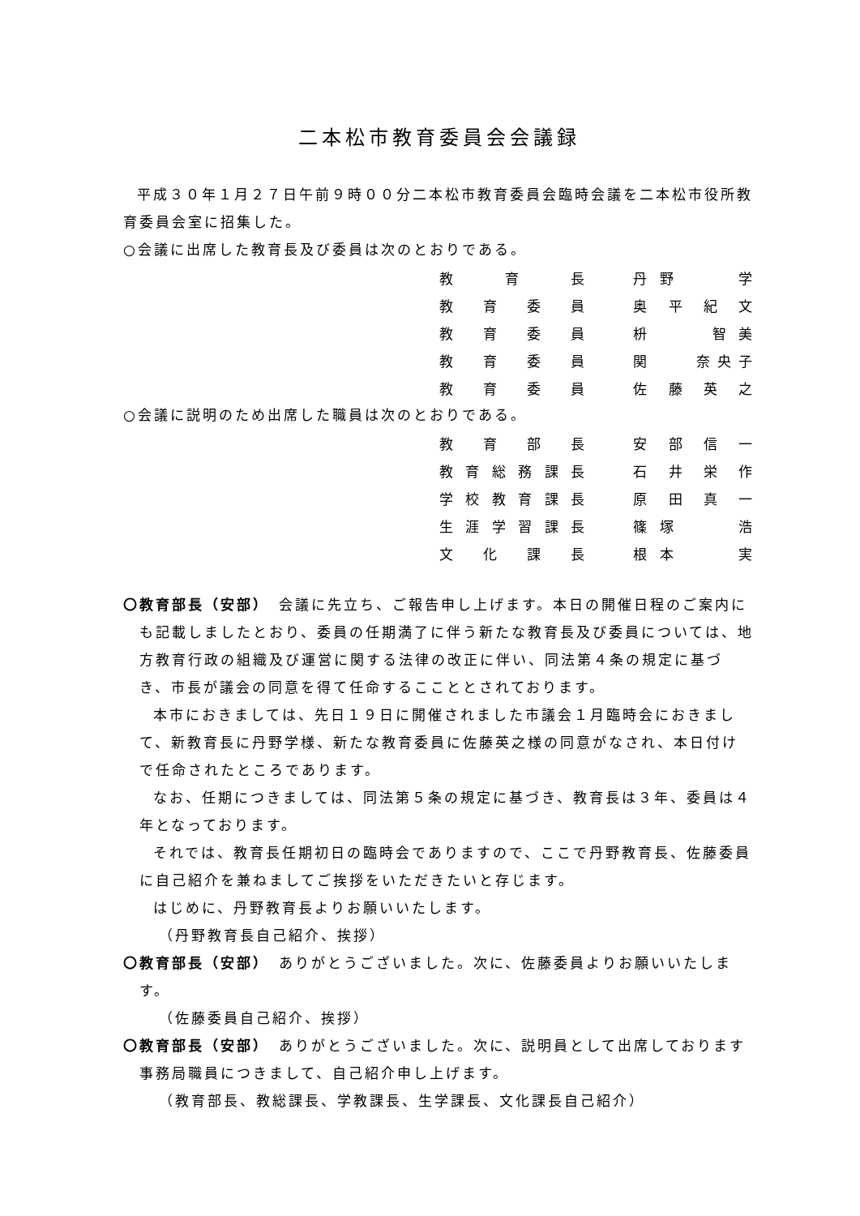二本松市教育委員会会議録
平成３０年１月２７日午前９時００分二本松市教育委員会臨時会議を二本松市役所教育委員会室に招集した。
○会議に出席した教育長及び委員は次のとおりである。
| 教育長 | 丹野 学 |
| 教育委員 | 奥平紀文 |
| 教育委員 | 枡 智美 |
| 教育委員 | 関 奈央子 |
| 教育委員 | 佐藤英之 |
○会議に説明のため出席した職員は次のとおりである。
| 教育部長 | 安部信一 |
| 教育総務課長 | 石井栄作 |
| 学校教育課長 | 原田真一 |
| 生涯学習課長 | 篠塚 浩 |
| 文化課長 | 根本 実 |
〇教育部長（安部）　会議に先立ち、ご報告申し上げます。本日の開催日程のご案内にも記載しましたとおり、委員の任期満了に伴う新たな教育長及び委員については、地方教育行政の組織及び運営に関する法律の改正に伴い、同法第４条の規定に基づき、市長が議会の同意を得て任命するここととされております。
本市におきましては、先日１９日に開催されました市議会１月臨時会におきまして、新教育長に丹野学様、新たな教育委員に佐藤英之様の同意がなされ、本日付けで任命されたところであります。
なお、任期につきましては、同法第５条の規定に基づき、教育長は３年、委員は４年となっております。
それでは、教育長任期初日の臨時会でありますので、ここで丹野教育長、佐藤委員に自己紹介を兼ねましてご挨拶をいただきたいと存じます。
はじめに、丹野教育長よりお願いいたします。
（丹野教育長自己紹介、挨拶）
〇教育部長（安部）　ありがとうございました。次に、佐藤委員よりお願いいたします。
（佐藤委員自己紹介、挨拶）
〇教育部長（安部）　ありがとうございました。次に、説明員として出席しております事務局職員につきまして、自己紹介申し上げます。
（教育部長、教総課長、学教課長、生学課長、文化課長自己紹介）